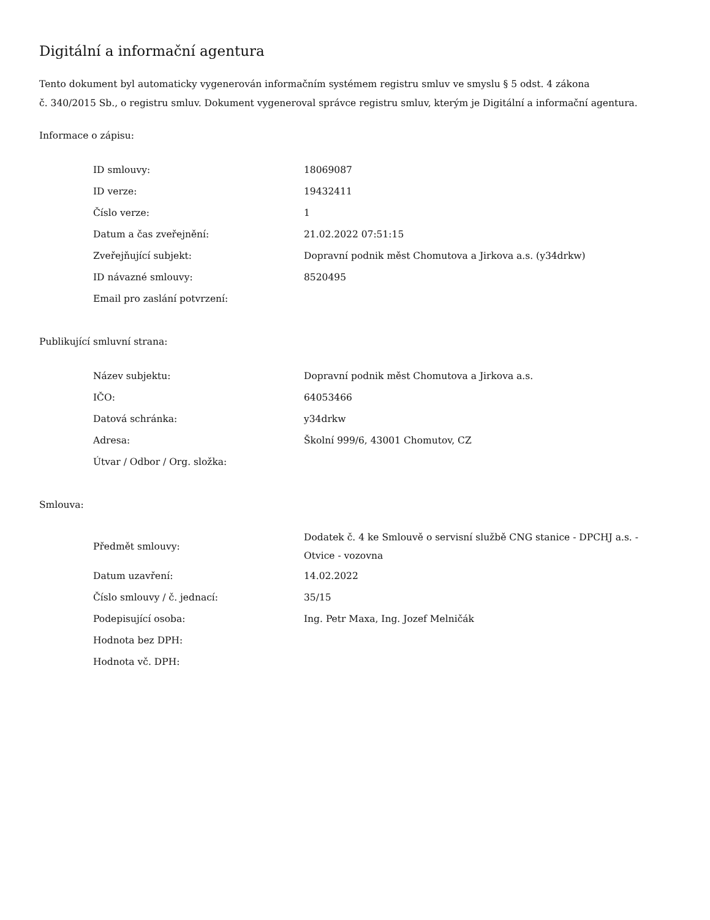Digitální a informační agentura
Tento dokument byl automaticky vygenerován informačním systémem registru smluv ve smyslu § 5 odst. 4 zákona
č. 340/2015 Sb., o registru smluv. Dokument vygeneroval správce registru smluv, kterým je Digitální a informační agentura.
Informace o zápisu:
| ID smlouvy: | 18069087 |
| ID verze: | 19432411 |
| Číslo verze: | 1 |
| Datum a čas zveřejnění: | 21.02.2022 07:51:15 |
| Zveřejňující subjekt: | Dopravní podnik měst Chomutova a Jirkova a.s. (y34drkw) |
| ID návazné smlouvy: | 8520495 |
| Email pro zaslání potvrzení: | |
Publikující smluvní strana:
| Název subjektu: | Dopravní podnik měst Chomutova a Jirkova a.s. |
| IČO: | 64053466 |
| Datová schránka: | y34drkw |
| Adresa: | Školní 999/6, 43001 Chomutov, CZ |
| Útvar / Odbor / Org. složka: | |
Smlouva:
| Předmět smlouvy: | Dodatek č. 4 ke Smlouvě o servisní službě CNG stanice - DPCHJ a.s. - Otvice - vozovna |
| Datum uzavření: | 14.02.2022 |
| Číslo smlouvy / č. jednací: | 35/15 |
| Podepisující osoba: | Ing. Petr Maxa, Ing. Jozef Melničák |
| Hodnota bez DPH: | |
| Hodnota vč. DPH: | |